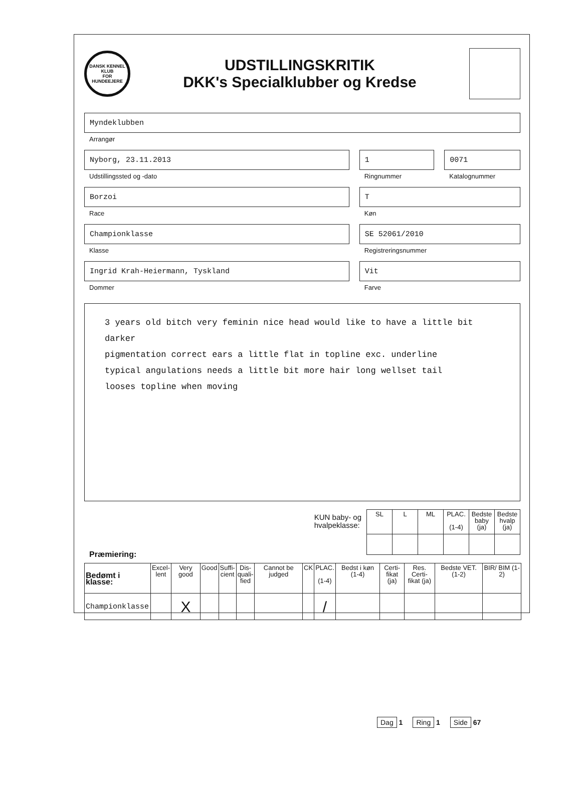DANSK KENNEL KLUB
FOR HUNDEEJERE
UDSTILLINGSKRITIK
DKK's Specialklubber og Kredse
Myndeklubben
Arrangør
Nyborg, 23.11.2013
Udstillingssted og -dato
1
Ringnummer
0071
Katalognummer
Borzoi
Race
T
Køn
Championklasse
Klasse
SE 52061/2010
Registreringsnummer
Ingrid Krah-Heiermann, Tyskland
Dommer
Vit
Farve
3 years old bitch very feminin nice head would like to have a little bit darker
pigmentation correct ears a little flat in topline exc. underline
typical angulations needs a little bit more hair long wellset tail
looses topline when moving
KUN baby- og
hvalpeklasse:
| SL | L | ML | PLAC. (1-4) | Bedste baby (ja) | Bedste hvalp (ja) |
| --- | --- | --- | --- | --- | --- |
Præmiering:
| Bedømt i klasse: | Excel- lent | Very good | Good | Suffi- cient | Dis- quali- fied | Cannot be judged | CK | PLAC. (1-4) | Bedst i køn (1-4) | Certi- fikat (ja) | Res. Certi- fikat (ja) | Bedste VET. (1-2) | BIR/ BIM (1-2) |
| --- | --- | --- | --- | --- | --- | --- | --- | --- | --- | --- | --- | --- | --- |
| Championklasse | | X | | | | | | / | | | | | |
Dag 1 Ring 1 Side 67